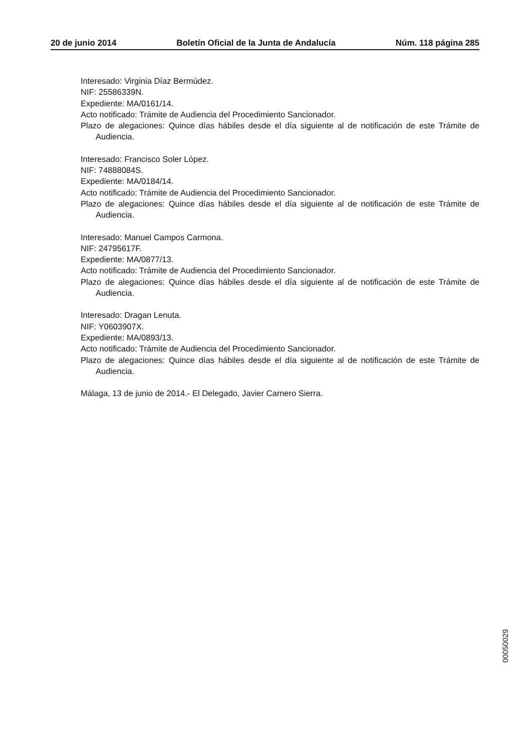20 de junio 2014 Boletín Oficial de la Junta de Andalucía Núm. 118 página 285
Interesado: Virginia Díaz Bermúdez.
NIF: 25586339N.
Expediente: MA/0161/14.
Acto notificado: Trámite de Audiencia del Procedimiento Sancionador.
Plazo de alegaciones: Quince días hábiles desde el día siguiente al de notificación de este Trámite de Audiencia.
Interesado: Francisco Soler López.
NIF: 74888084S.
Expediente: MA/0184/14.
Acto notificado: Trámite de Audiencia del Procedimiento Sancionador.
Plazo de alegaciones: Quince días hábiles desde el día siguiente al de notificación de este Trámite de Audiencia.
Interesado: Manuel Campos Carmona.
NIF: 24795617F.
Expediente: MA/0877/13.
Acto notificado: Trámite de Audiencia del Procedimiento Sancionador.
Plazo de alegaciones: Quince días hábiles desde el día siguiente al de notificación de este Trámite de Audiencia.
Interesado: Dragan Lenuta.
NIF: Y0603907X.
Expediente: MA/0893/13.
Acto notificado: Trámite de Audiencia del Procedimiento Sancionador.
Plazo de alegaciones: Quince días hábiles desde el día siguiente al de notificación de este Trámite de Audiencia.
Málaga, 13 de junio de 2014.- El Delegado, Javier Carnero Sierra.
00050029